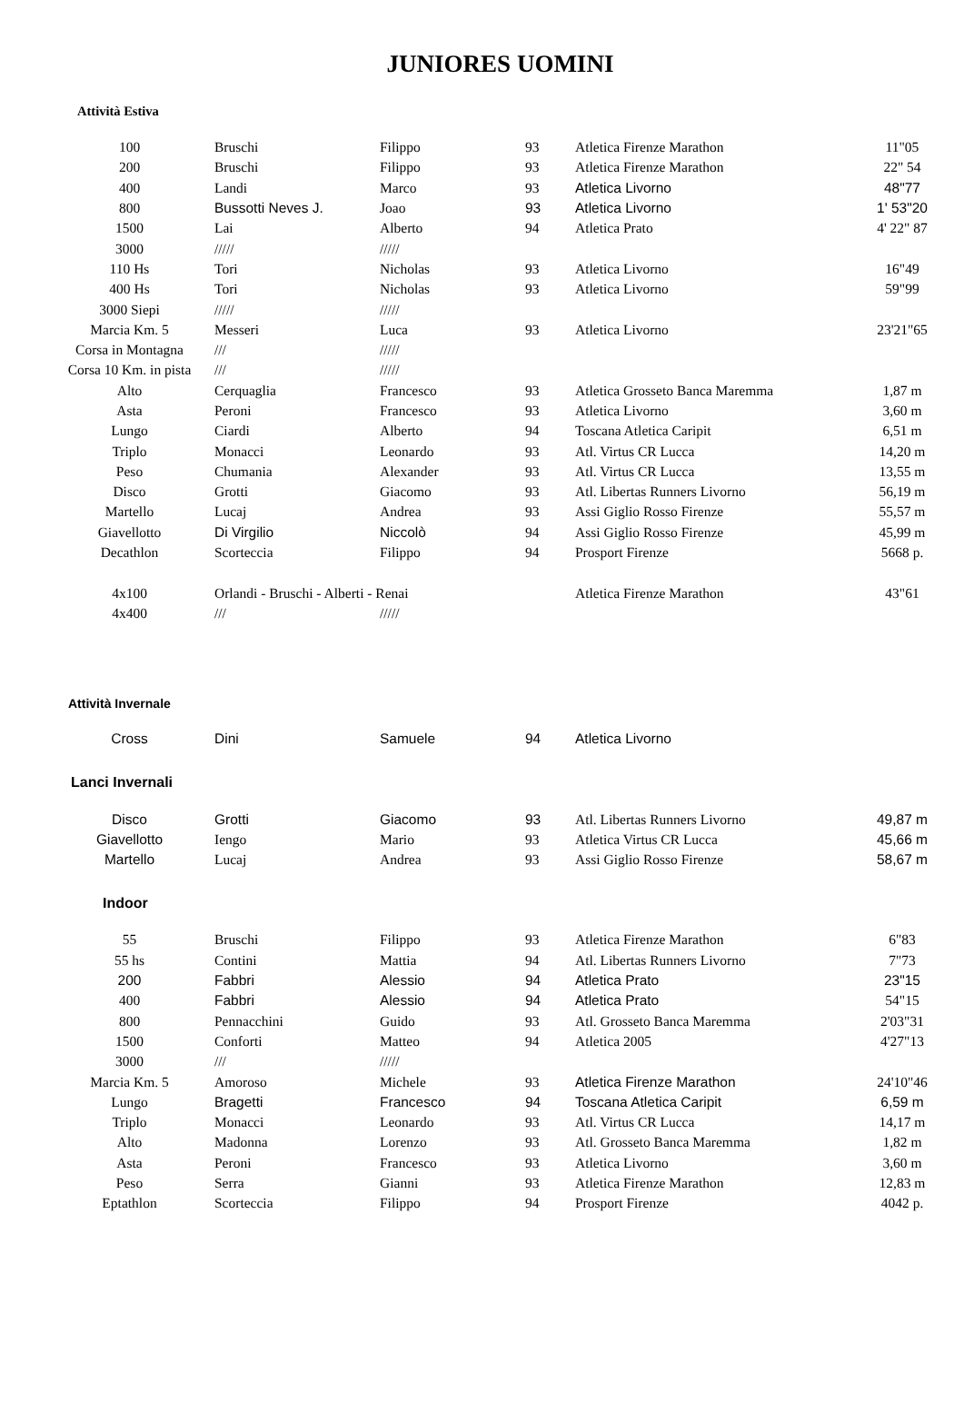JUNIORES UOMINI
Attività Estiva
| 100 | Bruschi | Filippo | 93 | Atletica Firenze Marathon | 11"05 |
| 200 | Bruschi | Filippo | 93 | Atletica Firenze Marathon | 22" 54 |
| 400 | Landi | Marco | 93 | Atletica Livorno | 48"77 |
| 800 | Bussotti Neves J. | Joao | 93 | Atletica Livorno | 1' 53"20 |
| 1500 | Lai | Alberto | 94 | Atletica Prato | 4' 22" 87 |
| 3000 | ///// | ///// | | | |
| 110 Hs | Tori | Nicholas | 93 | Atletica Livorno | 16"49 |
| 400 Hs | Tori | Nicholas | 93 | Atletica Livorno | 59"99 |
| 3000 Siepi | ///// | ///// | | | |
| Marcia Km. 5 | Messeri | Luca | 93 | Atletica Livorno | 23'21"65 |
| Corsa in Montagna | /// | ///// | | | |
| Corsa 10 Km. in pista | /// | ///// | | | |
| Alto | Cerquaglia | Francesco | 93 | Atletica Grosseto Banca Maremma | 1,87 m |
| Asta | Peroni | Francesco | 93 | Atletica Livorno | 3,60 m |
| Lungo | Ciardi | Alberto | 94 | Toscana Atletica Caripit | 6,51 m |
| Triplo | Monacci | Leonardo | 93 | Atl. Virtus CR Lucca | 14,20 m |
| Peso | Chumania | Alexander | 93 | Atl. Virtus CR Lucca | 13,55 m |
| Disco | Grotti | Giacomo | 93 | Atl. Libertas Runners Livorno | 56,19 m |
| Martello | Lucaj | Andrea | 93 | Assi Giglio Rosso Firenze | 55,57 m |
| Giavellotto | Di Virgilio | Niccolò | 94 | Assi Giglio Rosso Firenze | 45,99 m |
| Decathlon | Scorteccia | Filippo | 94 | Prosport Firenze | 5668 p. |
| 4x100 | Orlandi - Bruschi - Alberti - Renai | | | Atletica Firenze Marathon | 43"61 |
| 4x400 | /// | ///// | | | |
Attività Invernale
| Cross | Dini | Samuele | 94 | Atletica Livorno | |
Lanci Invernali
| Disco | Grotti | Giacomo | 93 | Atl. Libertas Runners Livorno | 49,87 m |
| Giavellotto | Iengo | Mario | 93 | Atletica Virtus CR Lucca | 45,66 m |
| Martello | Lucaj | Andrea | 93 | Assi Giglio Rosso Firenze | 58,67 m |
Indoor
| 55 | Bruschi | Filippo | 93 | Atletica Firenze Marathon | 6"83 |
| 55 hs | Contini | Mattia | 94 | Atl. Libertas Runners Livorno | 7"73 |
| 200 | Fabbri | Alessio | 94 | Atletica Prato | 23"15 |
| 400 | Fabbri | Alessio | 94 | Atletica Prato | 54"15 |
| 800 | Pennacchini | Guido | 93 | Atl. Grosseto Banca Maremma | 2'03"31 |
| 1500 | Conforti | Matteo | 94 | Atletica 2005 | 4'27"13 |
| 3000 | /// | ///// | | | |
| Marcia Km. 5 | Amoroso | Michele | 93 | Atletica Firenze Marathon | 24'10"46 |
| Lungo | Bragetti | Francesco | 94 | Toscana Atletica Caripit | 6,59 m |
| Triplo | Monacci | Leonardo | 93 | Atl. Virtus CR Lucca | 14,17 m |
| Alto | Madonna | Lorenzo | 93 | Atl. Grosseto Banca Maremma | 1,82 m |
| Asta | Peroni | Francesco | 93 | Atletica Livorno | 3,60 m |
| Peso | Serra | Gianni | 93 | Atletica Firenze Marathon | 12,83 m |
| Eptathlon | Scorteccia | Filippo | 94 | Prosport Firenze | 4042 p. |